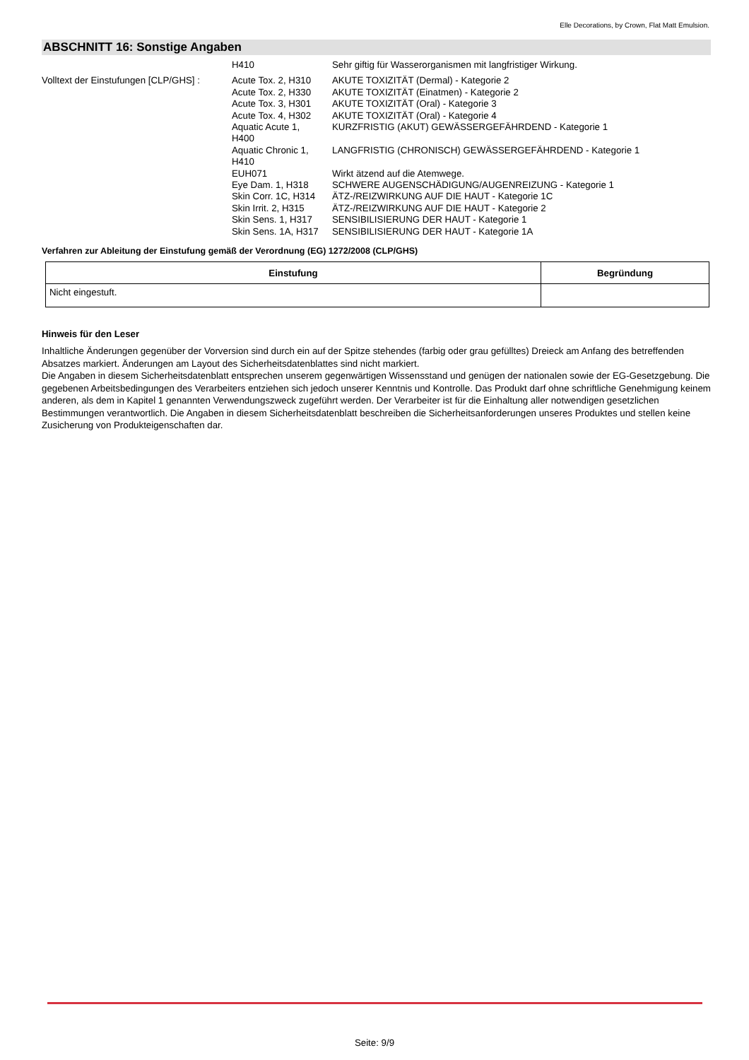Elle Decorations, by Crown, Flat Matt Emulsion.
ABSCHNITT 16: Sonstige Angaben
H410
Sehr giftig für Wasserorganismen mit langfristiger Wirkung.
Volltext der Einstufungen [CLP/GHS] :
Acute Tox. 2, H310
Acute Tox. 2, H330
Acute Tox. 3, H301
Acute Tox. 4, H302
Aquatic Acute 1,
H400
Aquatic Chronic 1,
H410
EUH071
Eye Dam. 1, H318
Skin Corr. 1C, H314
Skin Irrit. 2, H315
Skin Sens. 1, H317
Skin Sens. 1A, H317
AKUTE TOXIZITÄT (Dermal) - Kategorie 2
AKUTE TOXIZITÄT (Einatmen) - Kategorie 2
AKUTE TOXIZITÄT (Oral) - Kategorie 3
AKUTE TOXIZITÄT (Oral) - Kategorie 4
KURZFRISTIG (AKUT) GEWÄSSERGEFÄHRDEND - Kategorie 1
LANGFRISTIG (CHRONISCH) GEWÄSSERGEFÄHRDEND - Kategorie 1
Wirkt ätzend auf die Atemwege.
SCHWERE AUGENSCHÄDIGUNG/AUGENREIZUNG - Kategorie 1
ÄTZ-/REIZWIRKUNG AUF DIE HAUT - Kategorie 1C
ÄTZ-/REIZWIRKUNG AUF DIE HAUT - Kategorie 2
SENSIBILISIERUNG DER HAUT - Kategorie 1
SENSIBILISIERUNG DER HAUT - Kategorie 1A
Verfahren zur Ableitung der Einstufung gemäß der Verordnung (EG) 1272/2008 (CLP/GHS)
| Einstufung | Begründung |
| --- | --- |
| Nicht eingestuft. | |
Hinweis für den Leser
Inhaltliche Änderungen gegenüber der Vorversion sind durch ein auf der Spitze stehendes (farbig oder grau gefülltes) Dreieck am Anfang des betreffenden Absatzes markiert. Änderungen am Layout des Sicherheitsdatenblattes sind nicht markiert.
Die Angaben in diesem Sicherheitsdatenblatt entsprechen unserem gegenwärtigen Wissensstand und genügen der nationalen sowie der EG-Gesetzgebung. Die gegebenen Arbeitsbedingungen des Verarbeiters entziehen sich jedoch unserer Kenntnis und Kontrolle. Das Produkt darf ohne schriftliche Genehmigung keinem anderen, als dem in Kapitel 1 genannten Verwendungszweck zugeführt werden. Der Verarbeiter ist für die Einhaltung aller notwendigen gesetzlichen Bestimmungen verantwortlich. Die Angaben in diesem Sicherheitsdatenblatt beschreiben die Sicherheitsanforderungen unseres Produktes und stellen keine Zusicherung von Produkteigenschaften dar.
Seite: 9/9